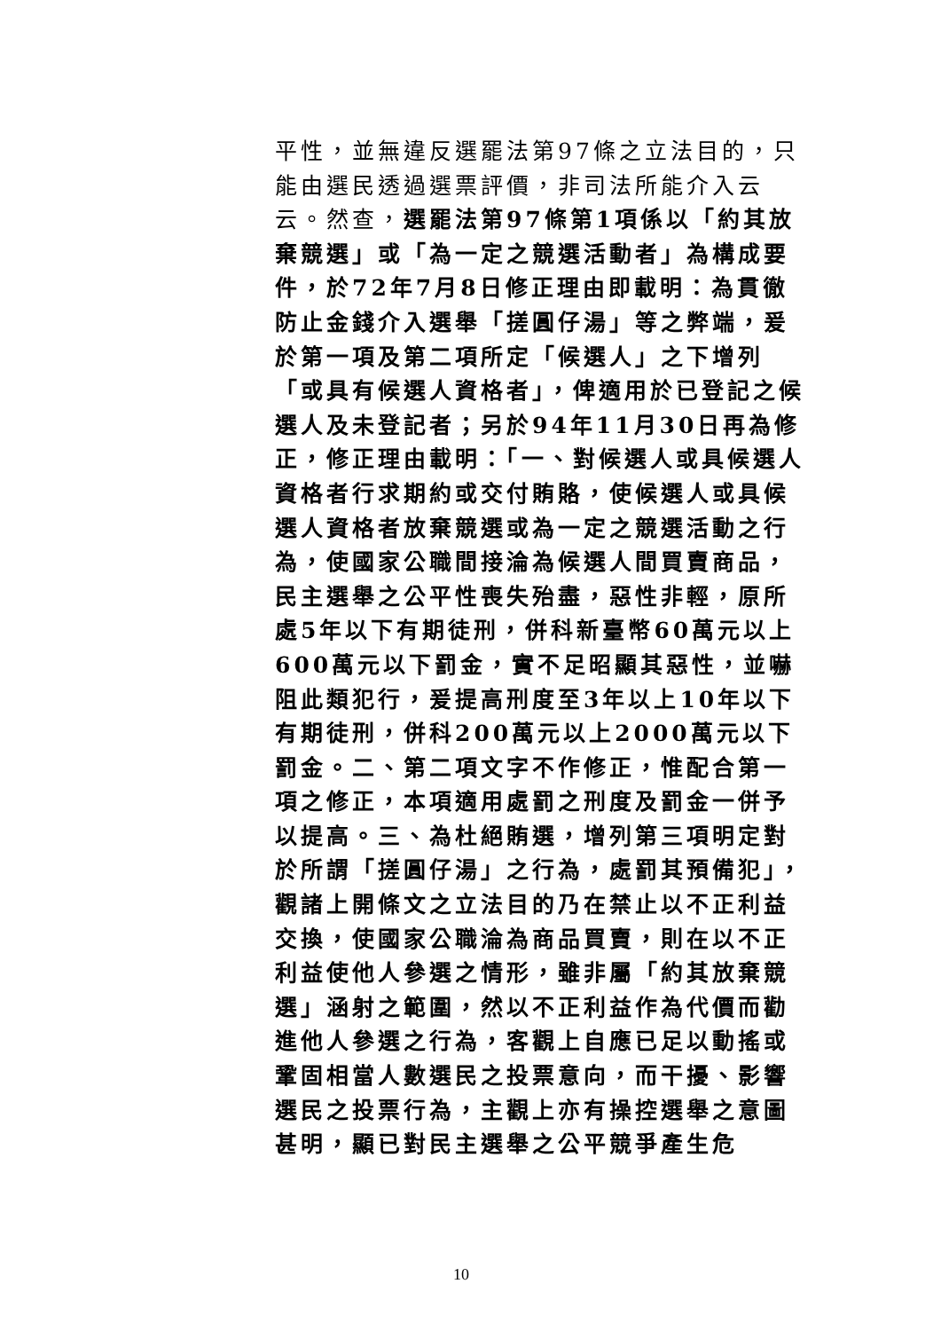平性，並無違反選罷法第97條之立法目的，只能由選民透過選票評價，非司法所能介入云云。然查，選罷法第97條第1項係以「約其放棄競選」或「為一定之競選活動者」為構成要件，於72年7月8日修正理由即載明：為貫徹防止金錢介入選舉「搓圓仔湯」等之弊端，爰於第一項及第二項所定「候選人」之下增列「或具有候選人資格者」，俾適用於已登記之候選人及未登記者；另於94年11月30日再為修正，修正理由載明：「一、對候選人或具候選人資格者行求期約或交付賄賂，使候選人或具候選人資格者放棄競選或為一定之競選活動之行為，使國家公職間接淪為候選人間買賣商品，民主選舉之公平性喪失殆盡，惡性非輕，原所處5年以下有期徒刑，併科新臺幣60萬元以上600萬元以下罰金，實不足昭顯其惡性，並嚇阻此類犯行，爰提高刑度至3年以上10年以下有期徒刑，併科200萬元以上2000萬元以下罰金。二、第二項文字不作修正，惟配合第一項之修正，本項適用處罰之刑度及罰金一併予以提高。三、為杜絕賄選，增列第三項明定對於所謂「搓圓仔湯」之行為，處罰其預備犯」，觀諸上開條文之立法目的乃在禁止以不正利益交換，使國家公職淪為商品買賣，則在以不正利益使他人參選之情形，雖非屬「約其放棄競選」涵射之範圍，然以不正利益作為代價而勸進他人參選之行為，客觀上自應已足以動搖或鞏固相當人數選民之投票意向，而干擾、影響選民之投票行為，主觀上亦有操控選舉之意圖甚明，顯已對民主選舉之公平競爭產生危
10